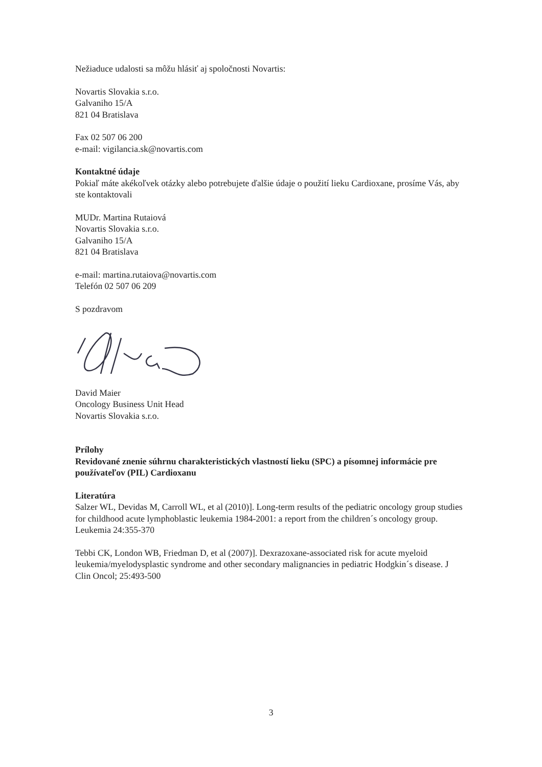Nežiaduce udalosti sa môžu hlásiť aj spoločnosti Novartis:
Novartis Slovakia s.r.o.
Galvaniho 15/A
821 04 Bratislava
Fax 02 507 06 200
e-mail: vigilancia.sk@novartis.com
Kontaktné údaje
Pokiaľ máte akékoľvek otázky alebo potrebujete ďalšie údaje o použití lieku Cardioxane, prosíme Vás, aby ste kontaktovali
MUDr. Martina Rutaiová
Novartis Slovakia s.r.o.
Galvaniho 15/A
821 04 Bratislava
e-mail: martina.rutaiova@novartis.com
Telefón 02 507 06 209
S pozdravom
David Maier
Oncology Business Unit Head
Novartis Slovakia s.r.o.
Prílohy
Revidované znenie súhrnu charakteristických vlastností lieku (SPC) a písomnej informácie pre používateľov (PIL) Cardioxanu
Literatúra
Salzer WL, Devidas M, Carroll WL, et al (2010)]. Long-term results of the pediatric oncology group studies for childhood acute lymphoblastic leukemia 1984-2001: a report from the children´s oncology group. Leukemia 24:355-370
Tebbi CK, London WB, Friedman D, et al (2007)]. Dexrazoxane-associated risk for acute myeloid leukemia/myelodysplastic syndrome and other secondary malignancies in pediatric Hodgkin´s disease. J Clin Oncol; 25:493-500
3